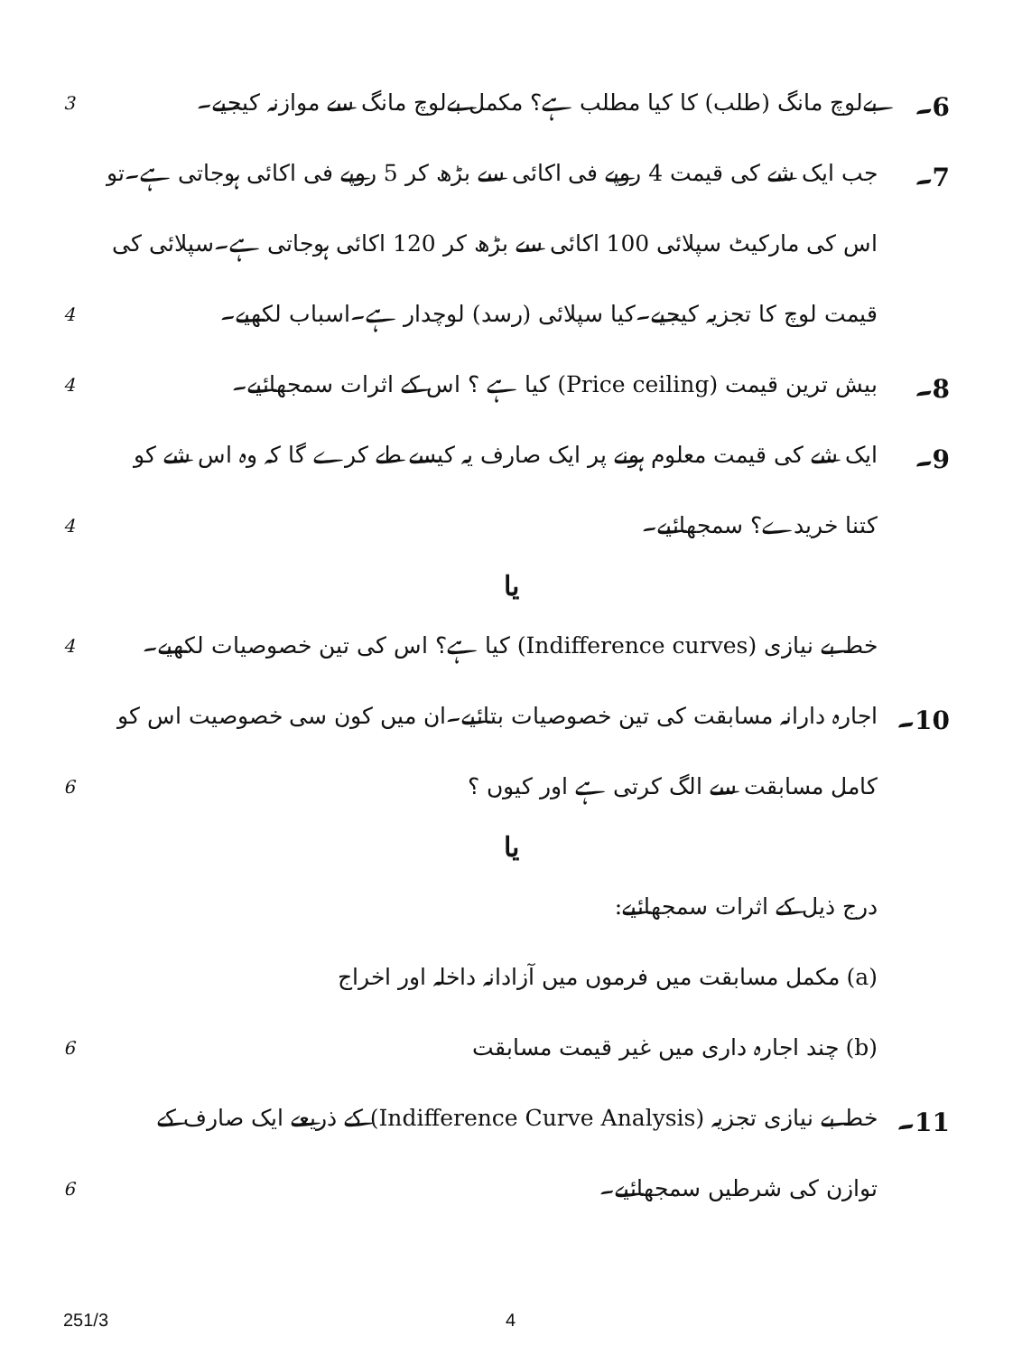6۔
بےلوچ مانگ (طلب) کا کیا مطلب ہے؟ مکمل بےلوچ مانگ سے موازنہ کیجیے۔
3
7۔
جب ایک شے کی قیمت 4 روپے فی اکائی سے بڑھ کر 5 روپے فی اکائی ہوجاتی ہے۔تو اس کی مارکیٹ سپلائی 100 اکائی سے بڑھ کر 120 اکائی ہوجاتی ہے۔سپلائی کی قیمت لوچ کا تجزیہ کیجیے۔کیا سپلائی (رسد) لوچدار ہے۔اسباب لکھیے۔
4
8۔
بیش ترین قیمت (Price ceiling) کیا ہے ؟ اس کے اثرات سمجھائیے۔
4
9۔
ایک شے کی قیمت معلوم ہونے پر ایک صارف یہ کیسے طے کرے گا کہ وہ اس شے کو کتنا خریدے؟ سمجھائیے۔
4
یا
خط بے نیازی (Indifference curves) کیا ہے؟ اس کی تین خصوصیات لکھیے۔
4
10۔
اجارہ دارانہ مسابقت کی تین خصوصیات بتائیے۔ان میں کون سی خصوصیت اس کو کامل مسابقت سے الگ کرتی ہے اور کیوں ؟
6
یا
درج ذیل کے اثرات سمجھائیے:
(a) مکمل مسابقت میں فرموں میں آزادانہ داخلہ اور اخراج
(b) چند اجارہ داری میں غیر قیمت مسابقت
6
11۔
خط بے نیازی تجزیہ (Indifference Curve Analysis) کے ذریعے ایک صارف کے توازن کی شرطیں سمجھائیے۔
6
251/3 4